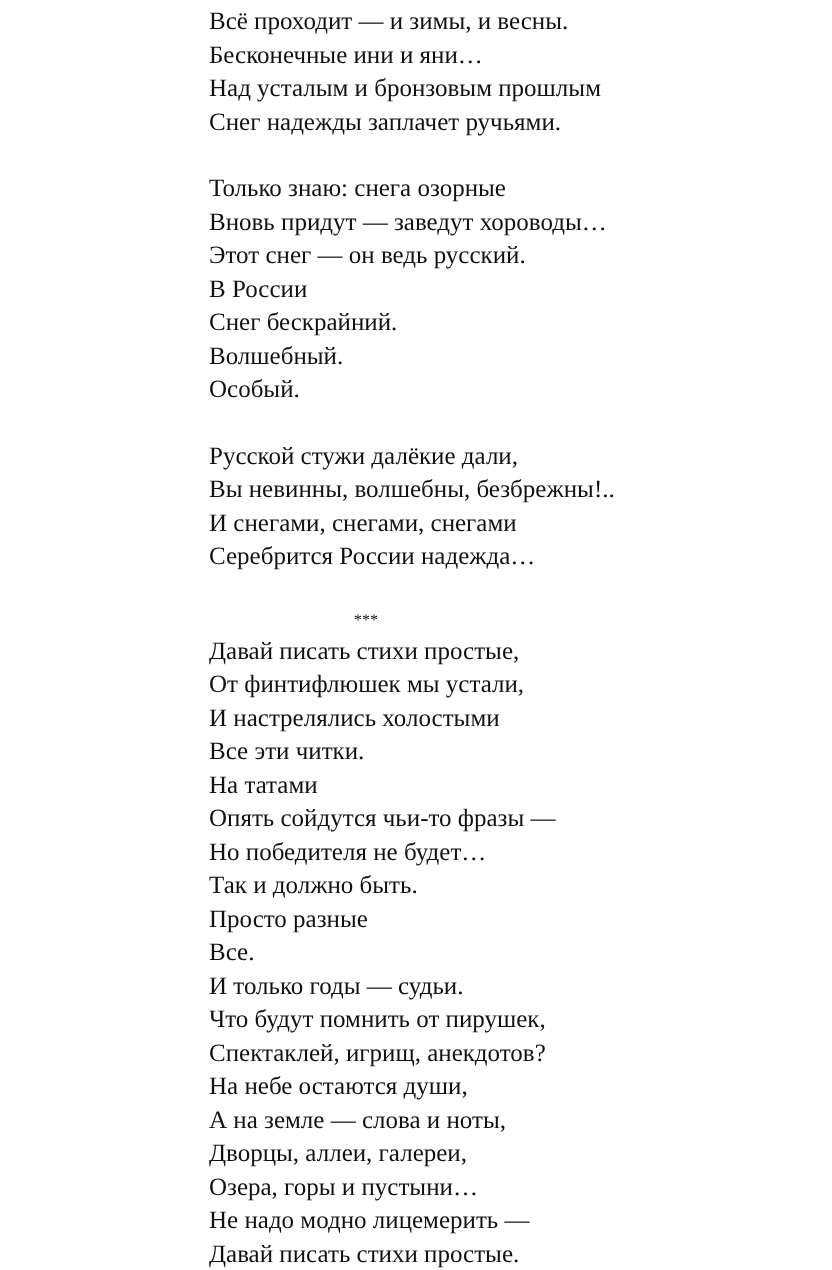Всё проходит — и зимы, и весны.
Бесконечные ини и яни…
Над усталым и бронзовым прошлым
Снег надежды заплачет ручьями.
Только знаю: снега озорные
Вновь придут — заведут хороводы…
Этот снег — он ведь русский.
В России
Снег бескрайний.
Волшебный.
Особый.
Русской стужи далёкие дали,
Вы невинны, волшебны, безбрежны!..
И снегами, снегами, снегами
Серебрится России надежда…
***
Давай писать стихи простые,
От финтифлюшек мы устали,
И настрелялись холостыми
Все эти читки.
На татами
Опять сойдутся чьи-то фразы —
Но победителя не будет…
Так и должно быть.
Просто разные
Все.
И только годы — судьи.
Что будут помнить от пирушек,
Спектаклей, игрищ, анекдотов?
На небе остаются души,
А на земле — слова и ноты,
Дворцы, аллеи, галереи,
Озера, горы и пустыни…
Не надо модно лицемерить —
Давай писать стихи простые.